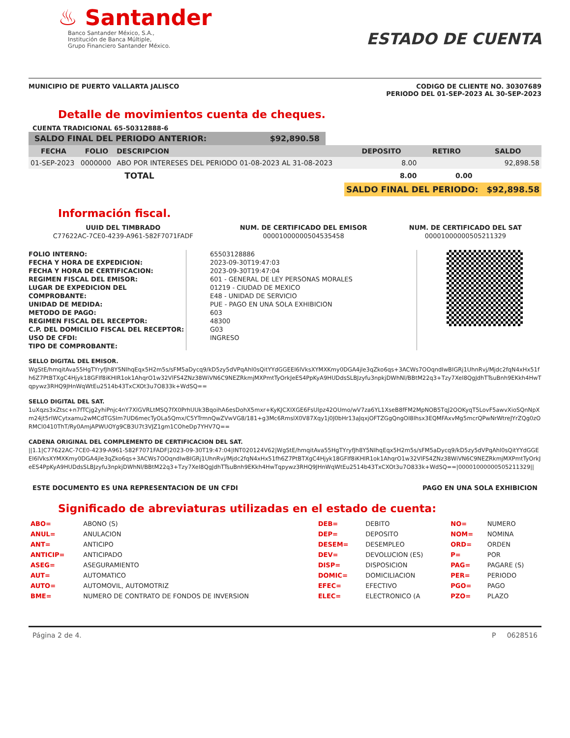♨ Santander
Banco Santander México, S.A.,
Institución de Banca Múltiple,
Grupo Financiero Santander México.
ESTADO DE CUENTA
MUNICIPIO DE PUERTO VALLARTA JALISCO
CODIGO DE CLIENTE NO. 30307689
PERIODO DEL 01-SEP-2023 AL 30-SEP-2023
Detalle de movimientos cuenta de cheques.
CUENTA TRADICIONAL 65-50312888-6
SALDO FINAL DEL PERIODO ANTERIOR: $92,890.58
| FECHA | FOLIO | DESCRIPCION | DEPOSITO | RETIRO | SALDO |
| --- | --- | --- | --- | --- | --- |
| 01-SEP-2023 | 0000000 | ABO POR INTERESES DEL PERIODO 01-08-2023 AL 31-08-2023 | 8.00 | | 92,898.58 |
| | | TOTAL | 8.00 | 0.00 | |
| | | | SALDO FINAL DEL PERIODO: $92,898.58 | | |
Información fiscal.
| UUID DEL TIMBRADO | NUM. DE CERTIFICADO DEL EMISOR | NUM. DE CERTIFICADO DEL SAT |
| --- | --- | --- |
| C77622AC-7CE0-4239-A961-582F7071FADF | 00001000000504535458 | 00001000000505211329 |
FOLIO INTERNO:
FECHA Y HORA DE EXPEDICION:
FECHA Y HORA DE CERTIFICACION:
REGIMEN FISCAL DEL EMISOR:
LUGAR DE EXPEDICION DEL COMPROBANTE:
UNIDAD DE MEDIDA:
METODO DE PAGO:
REGIMEN FISCAL DEL RECEPTOR:
C.P. DEL DOMICILIO FISCAL DEL RECEPTOR:
USO DE CFDI:
TIPO DE COMPROBANTE:
65503128886
2023-09-30T19:47:03
2023-09-30T19:47:04
601 - GENERAL DE LEY PERSONAS MORALES
01219 - CIUDAD DE MEXICO
E48 - UNIDAD DE SERVICIO
PUE - PAGO EN UNA SOLA EXHIBICION
603
48300
G03
INGRESO
SELLO DIGITAL DEL EMISOR.
WgStE/hmqitAva55HgTYryfJh8Y5NIhqEqx5H2m5s/sFM5aDycq9/kD5zy5dVPqAhl0sQitYYdGGEEI6lVksXYMXKmy0DGA4jle3qZko6qs+3ACWs7OOqndIwBIGRj1UhnRvj/Mjdc2fqN4xHx51fh6Z7PtBTXgC4Hjyk18GFIf8iKHIR1ok1AhqrO1w32VlFS4ZNz38WiVN6C9NEZRkmjMXPmtTyOrkJeES4PpKyA9HUDdsSLBJzyfu3npkjDWhNl/BBtM22q3+Tzy7XeI8QgJdhTTsuBnh9EKkh4HwTqpywz3RHQ9JHnWqWtEu2514b43TxCXOt3u7O833k+WdSQ==
SELLO DIGITAL DEL SAT.
1uXqzs3xZtsc+n7fTCjg2yhiPnjc4nY7XlGVRLtMSQ7fX0PrhUUk3BqoihA6esDohX5mxr+KyKJCXIXGE6FsUlpz42OUmo/wV7za6YL1XseB8fFM2MpNOB5TqJ2OOKyqT5LovF5awvXioSQnNpXm24jt5rlWCytxamu2wMCdTGSIm7UD6mecTyOLa5Qmx/C5YTrmnQwZVwVG8/181+g3Mc6RmslX0V87Xqy1j0J0bHr13aJqxjOFTZGgQngOI8Ihsx3EQMFAxvMg5mcrQPwNrWtreJYrZQg0zORMCl0410ThT/Ry0AmjAPWUOYg9CB3U7t3VJZ1gm1COheDp7YHV7Q==
CADENA ORIGINAL DEL COMPLEMENTO DE CERTIFICACION DEL SAT.
||1.1|C77622AC-7CE0-4239-A961-582F7071FADF|2023-09-30T19:47:04|INT020124V62|WgStE/hmqitAva55HgTYryfJh8Y5NIhqEqx5H2m5s/sFM5aDycq9/kD5zy5dVPqAhl0sQitYYdGGEEI6lVksXYMXKmy0DGA4jle3qZko6qs+3ACWs7OOqndIwBIGRj1UhnRvj/Mjdc2fqN4xHx51fh6Z7PtBTXgC4Hjyk18GFIf8iKHIR1ok1AhqrO1w32VlFS4ZNz38WiVN6C9NEZRkmjMXPmtTyOrkJeES4PpKyA9HUDdsSLBJzyfu3npkjDWhNl/BBtM22q3+Tzy7XeI8QgJdhTTsuBnh9EKkh4HwTqpywz3RHQ9JHnWqWtEu2514b43TxCXOt3u7O833k+WdSQ==|00001000000505211329||
ESTE DOCUMENTO ES UNA REPRESENTACION DE UN CFDI
PAGO EN UNA SOLA EXHIBICION
Significado de abreviaturas utilizadas en el estado de cuenta:
| ABO= | ABONO (S) | DEB= | DEBITO | NO= | NUMERO |
| ANUL= | ANULACION | DEP= | DEPOSITO | NOM= | NOMINA |
| ANT= | ANTICIPO | DESEM= | DESEMPLEO | ORD= | ORDEN |
| ANTICIP= | ANTICIPADO | DEV= | DEVOLUCION (ES) | P= | POR |
| ASEG= | ASEGURAMIENTO | DISP= | DISPOSICION | PAG= | PAGARE (S) |
| AUT= | AUTOMATICO | DOMIC= | DOMICILIACION | PER= | PERIODO |
| AUTO= | AUTOMOVIL, AUTOMOTRIZ | EFEC= | EFECTIVO | PGO= | PAGO |
| BME= | NUMERO DE CONTRATO DE FONDOS DE INVERSION | ELEC= | ELECTRONICO (A | PZO= | PLAZO |
Página 2 de 4. P 0628516